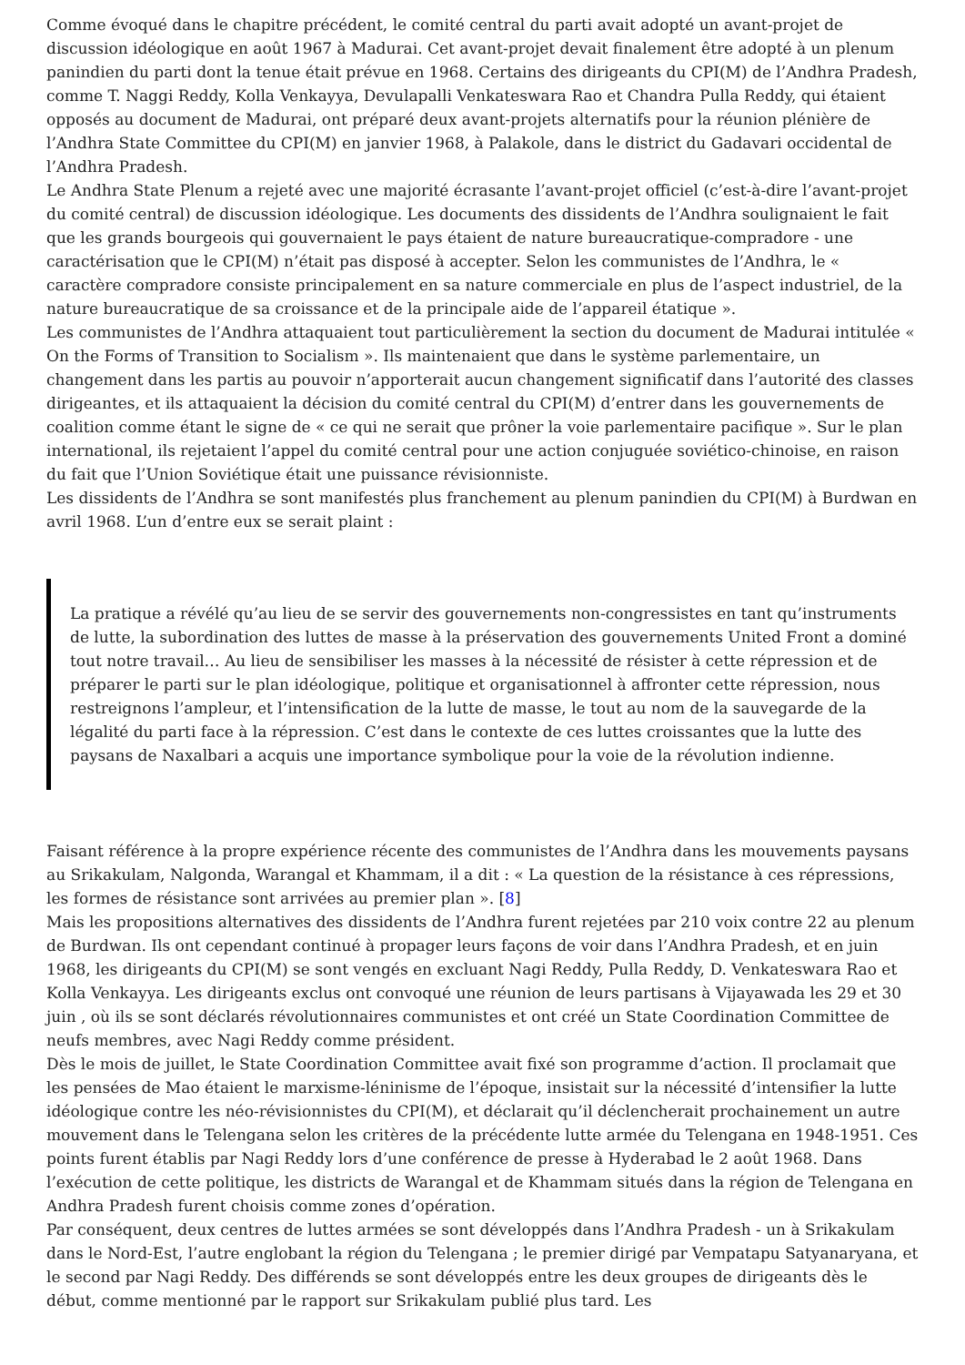Comme évoqué dans le chapitre précédent, le comité central du parti avait adopté un avant-projet de discussion idéologique en août 1967 à Madurai. Cet avant-projet devait finalement être adopté à un plenum panindien du parti dont la tenue était prévue en 1968. Certains des dirigeants du CPI(M) de l’Andhra Pradesh, comme T. Naggi Reddy, Kolla Venkayya, Devulapalli Venkateswara Rao et Chandra Pulla Reddy, qui étaient opposés au document de Madurai, ont préparé deux avant-projets alternatifs pour la réunion plénière de l’Andhra State Committee du CPI(M) en janvier 1968, à Palakole, dans le district du Gadavari occidental de l’Andhra Pradesh.
Le Andhra State Plenum a rejeté avec une majorité écrasante l’avant-projet officiel (c’est-à-dire l’avant-projet du comité central) de discussion idéologique. Les documents des dissidents de l’Andhra soulignaient le fait que les grands bourgeois qui gouvernaient le pays étaient de nature bureaucratique-compradore - une caractérisation que le CPI(M) n’était pas disposé à accepter. Selon les communistes de l’Andhra, le « caractère compradore consiste principalement en sa nature commerciale en plus de l’aspect industriel, de la nature bureaucratique de sa croissance et de la principale aide de l’appareil étatique ».
Les communistes de l’Andhra attaquaient tout particulièrement la section du document de Madurai intitulée « On the Forms of Transition to Socialism ». Ils maintenaient que dans le système parlementaire, un changement dans les partis au pouvoir n’apporterait aucun changement significatif dans l’autorité des classes dirigeantes, et ils attaquaient la décision du comité central du CPI(M) d’entrer dans les gouvernements de coalition comme étant le signe de « ce qui ne serait que prôner la voie parlementaire pacifique ». Sur le plan international, ils rejetaient l’appel du comité central pour une action conjuguée soviético-chinoise, en raison du fait que l’Union Soviétique était une puissance révisionniste.
Les dissidents de l’Andhra se sont manifestés plus franchement au plenum panindien du CPI(M) à Burdwan en avril 1968. L’un d’entre eux se serait plaint :
La pratique a révélé qu’au lieu de se servir des gouvernements non-congressistes en tant qu’instruments de lutte, la subordination des luttes de masse à la préservation des gouvernements United Front a dominé tout notre travail… Au lieu de sensibiliser les masses à la nécessité de résister à cette répression et de préparer le parti sur le plan idéologique, politique et organisationnel à affronter cette répression, nous restreignons l’ampleur, et l’intensification de la lutte de masse, le tout au nom de la sauvegarde de la légalité du parti face à la répression. C’est dans le contexte de ces luttes croissantes que la lutte des paysans de Naxalbari a acquis une importance symbolique pour la voie de la révolution indienne.
Faisant référence à la propre expérience récente des communistes de l’Andhra dans les mouvements paysans au Srikakulam, Nalgonda, Warangal et Khammam, il a dit : « La question de la résistance à ces répressions, les formes de résistance sont arrivées au premier plan ». [8]
Mais les propositions alternatives des dissidents de l’Andhra furent rejetées par 210 voix contre 22 au plenum de Burdwan. Ils ont cependant continué à propager leurs façons de voir dans l’Andhra Pradesh, et en juin 1968, les dirigeants du CPI(M) se sont vengés en excluant Nagi Reddy, Pulla Reddy, D. Venkateswara Rao et Kolla Venkayya. Les dirigeants exclus ont convoqué une réunion de leurs partisans à Vijayawada les 29 et 30 juin , où ils se sont déclarés révolutionnaires communistes et ont créé un State Coordination Committee de neufs membres, avec Nagi Reddy comme président.
Dès le mois de juillet, le State Coordination Committee avait fixé son programme d’action. Il proclamait que les pensées de Mao étaient le marxisme-léninisme de l’époque, insistait sur la nécessité d’intensifier la lutte idéologique contre les néo-révisionnistes du CPI(M), et déclarait qu’il déclencherait prochainement un autre mouvement dans le Telengana selon les critères de la précédente lutte armée du Telengana en 1948-1951. Ces points furent établis par Nagi Reddy lors d’une conférence de presse à Hyderabad le 2 août 1968. Dans l’exécution de cette politique, les districts de Warangal et de Khammam situés dans la région de Telengana en Andhra Pradesh furent choisis comme zones d’opération.
Par conséquent, deux centres de luttes armées se sont développés dans l’Andhra Pradesh - un à Srikakulam dans le Nord-Est, l’autre englobant la région du Telengana ; le premier dirigé par Vempatapu Satyanaryana, et le second par Nagi Reddy. Des différends se sont développés entre les deux groupes de dirigeants dès le début, comme mentionné par le rapport sur Srikakulam publié plus tard. Les